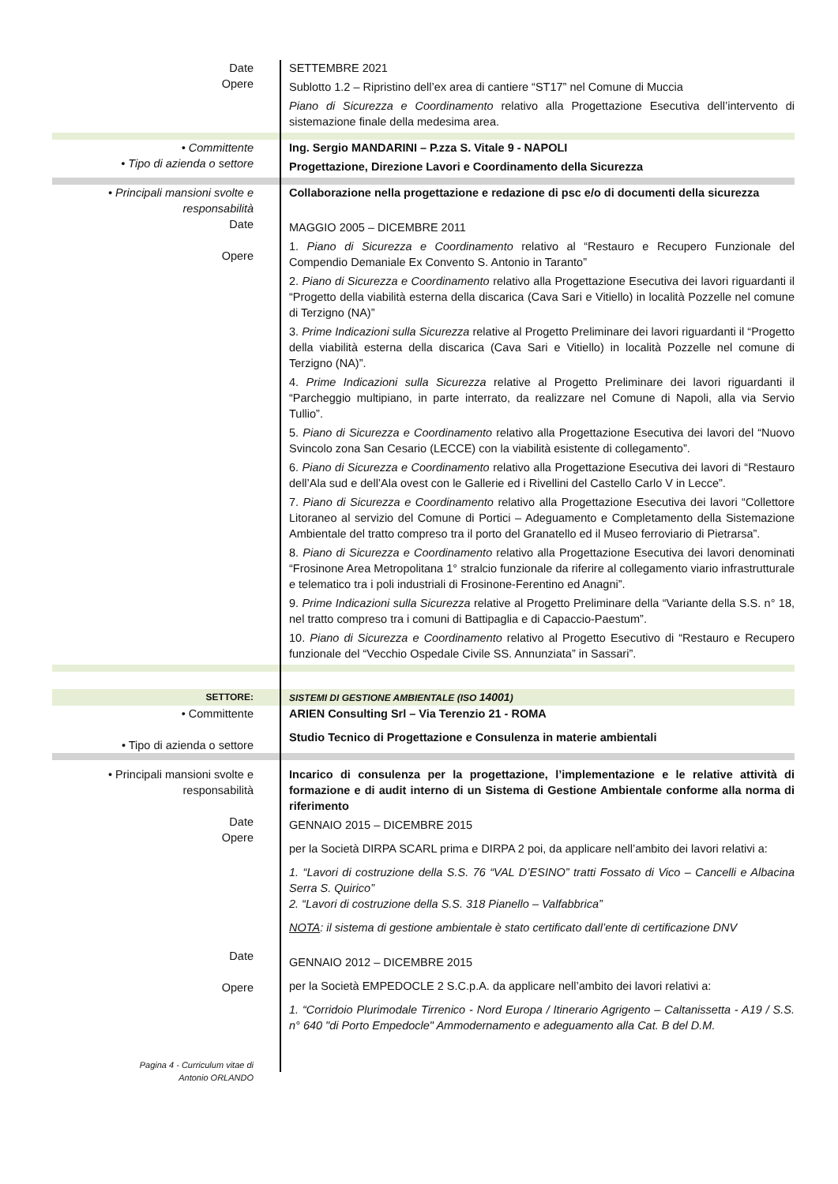Date
Opere
SETTEMBRE 2021
Sublotto 1.2 – Ripristino dell’ex area di cantiere “ST17” nel Comune di Muccia
Piano di Sicurezza e Coordinamento relativo alla Progettazione Esecutiva dell’intervento di sistemazione finale della medesima area.
• Committente
• Tipo di azienda o settore
Ing. Sergio MANDARINI – P.zza S. Vitale 9 - NAPOLI
Progettazione, Direzione Lavori e Coordinamento della Sicurezza
• Principali mansioni svolte e responsabilità
Date
Opere
Collaborazione nella progettazione e redazione di psc e/o di documenti della sicurezza
MAGGIO 2005 – DICEMBRE 2011
1. Piano di Sicurezza e Coordinamento relativo al “Restauro e Recupero Funzionale del Compendio Demaniale Ex Convento S. Antonio in Taranto”
2. Piano di Sicurezza e Coordinamento relativo alla Progettazione Esecutiva dei lavori riguardanti il “Progetto della viabilità esterna della discarica (Cava Sari e Vitiello) in località Pozzelle nel comune di Terzigno (NA)”
3. Prime Indicazioni sulla Sicurezza relative al Progetto Preliminare dei lavori riguardanti il “Progetto della viabilità esterna della discarica (Cava Sari e Vitiello) in località Pozzelle nel comune di Terzigno (NA)”.
4. Prime Indicazioni sulla Sicurezza relative al Progetto Preliminare dei lavori riguardanti il “Parcheggio multipiano, in parte interrato, da realizzare nel Comune di Napoli, alla via Servio Tullio”.
5. Piano di Sicurezza e Coordinamento relativo alla Progettazione Esecutiva dei lavori del “Nuovo Svincolo zona San Cesario (LECCE) con la viabilità esistente di collegamento”.
6. Piano di Sicurezza e Coordinamento relativo alla Progettazione Esecutiva dei lavori di “Restauro dell’Ala sud e dell’Ala ovest con le Gallerie ed i Rivellini del Castello Carlo V in Lecce”.
7. Piano di Sicurezza e Coordinamento relativo alla Progettazione Esecutiva dei lavori “Collettore Litoraneo al servizio del Comune di Portici – Adeguamento e Completamento della Sistemazione Ambientale del tratto compreso tra il porto del Granatello ed il Museo ferroviario di Pietrarsa”.
8. Piano di Sicurezza e Coordinamento relativo alla Progettazione Esecutiva dei lavori denominati “Frosinone Area Metropolitana 1° stralcio funzionale da riferire al collegamento viario infrastrutturale e telematico tra i poli industriali di Frosinone-Ferentino ed Anagni”.
9. Prime Indicazioni sulla Sicurezza relative al Progetto Preliminare della “Variante della S.S. n° 18, nel tratto compreso tra i comuni di Battipaglia e di Capaccio-Paestum”.
10. Piano di Sicurezza e Coordinamento relativo al Progetto Esecutivo di “Restauro e Recupero funzionale del “Vecchio Ospedale Civile SS. Annunziata” in Sassari”.
SETTORE: SISTEMI DI GESTIONE AMBIENTALE (ISO 14001)
• Committente
• Tipo di azienda o settore
ARIEN Consulting Srl – Via Terenzio 21 - ROMA
Studio Tecnico di Progettazione e Consulenza in materie ambientali
• Principali mansioni svolte e responsabilità
Date
Opere
Incarico di consulenza per la progettazione, l’implementazione e le relative attività di formazione e di audit interno di un Sistema di Gestione Ambientale conforme alla norma di riferimento
GENNAIO 2015 – DICEMBRE 2015
per la Società DIRPA SCARL prima e DIRPA 2 poi, da applicare nell’ambito dei lavori relativi a:
1. “Lavori di costruzione della S.S. 76 “VAL D’ESINO” tratti Fossato di Vico – Cancelli e Albacina Serra S. Quirico”
2. “Lavori di costruzione della S.S. 318 Pianello – Valfabbrica”
NOTA: il sistema di gestione ambientale è stato certificato dall’ente di certificazione DNV
Date
Opere
GENNAIO 2012 – DICEMBRE 2015
per la Società EMPEDOCLE 2 S.C.p.A. da applicare nell’ambito dei lavori relativi a:
1. “Corridoio Plurimodale Tirrenico - Nord Europa / Itinerario Agrigento – Caltanissetta - A19 / S.S. n° 640 "di Porto Empedocle" Ammodernamento e adeguamento alla Cat. B del D.M.
Pagina 4 - Curriculum vitae di
Antonio ORLANDO